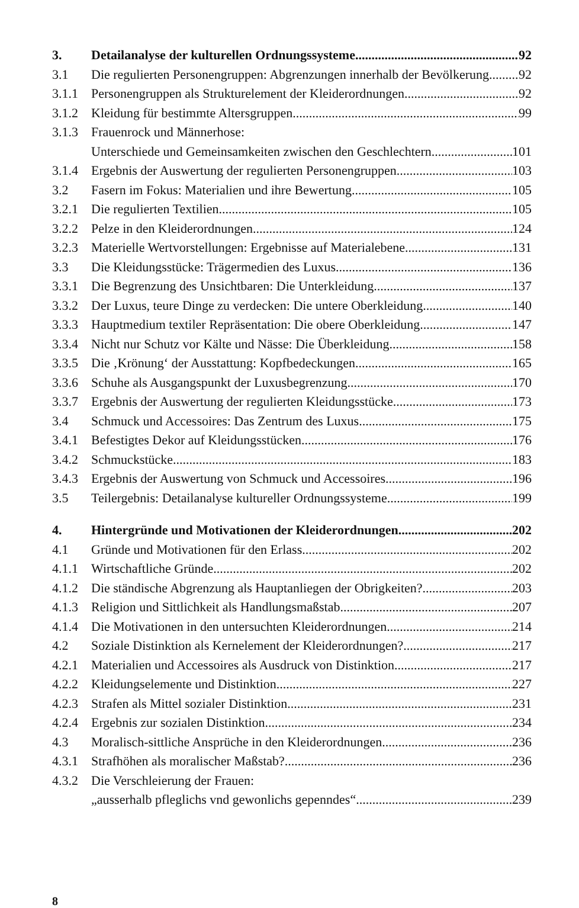3. Detailanalyse der kulturellen Ordnungssysteme 92
3.1 Die regulierten Personengruppen: Abgrenzungen innerhalb der Bevölkerung 92
3.1.1 Personengruppen als Strukturelement der Kleiderordnungen 92
3.1.2 Kleidung für bestimmte Altersgruppen 99
3.1.3 Frauenrock und Männerhose:
Unterschiede und Gemeinsamkeiten zwischen den Geschlechtern 101
3.1.4 Ergebnis der Auswertung der regulierten Personengruppen 103
3.2 Fasern im Fokus: Materialien und ihre Bewertung 105
3.2.1 Die regulierten Textilien 105
3.2.2 Pelze in den Kleiderordnungen 124
3.2.3 Materielle Wertvorstellungen: Ergebnisse auf Materialebene 131
3.3 Die Kleidungsstücke: Trägermedien des Luxus 136
3.3.1 Die Begrenzung des Unsichtbaren: Die Unterkleidung 137
3.3.2 Der Luxus, teure Dinge zu verdecken: Die untere Oberkleidung 140
3.3.3 Hauptmedium textiler Repräsentation: Die obere Oberkleidung 147
3.3.4 Nicht nur Schutz vor Kälte und Nässe: Die Überkleidung 158
3.3.5 Die ‚Krönung‘ der Ausstattung: Kopfbedeckungen 165
3.3.6 Schuhe als Ausgangspunkt der Luxusbegrenzung 170
3.3.7 Ergebnis der Auswertung der regulierten Kleidungsstücke 173
3.4 Schmuck und Accessoires: Das Zentrum des Luxus 175
3.4.1 Befestigtes Dekor auf Kleidungsstücken 176
3.4.2 Schmuckstücke 183
3.4.3 Ergebnis der Auswertung von Schmuck und Accessoires 196
3.5 Teilergebnis: Detailanalyse kultureller Ordnungssysteme 199
4. Hintergründe und Motivationen der Kleiderordnungen 202
4.1 Gründe und Motivationen für den Erlass 202
4.1.1 Wirtschaftliche Gründe 202
4.1.2 Die ständische Abgrenzung als Hauptanliegen der Obrigkeiten? 203
4.1.3 Religion und Sittlichkeit als Handlungsmaßstab 207
4.1.4 Die Motivationen in den untersuchten Kleiderordnungen 214
4.2 Soziale Distinktion als Kernelement der Kleiderordnungen? 217
4.2.1 Materialien und Accessoires als Ausdruck von Distinktion 217
4.2.2 Kleidungselemente und Distinktion 227
4.2.3 Strafen als Mittel sozialer Distinktion 231
4.2.4 Ergebnis zur sozialen Distinktion 234
4.3 Moralisch-sittliche Ansprüche in den Kleiderordnungen 236
4.3.1 Strafhöhen als moralischer Maßstab? 236
4.3.2 Die Verschleierung der Frauen:
„ausserhalb pfleglichs vnd gewonlichs gepenndes“ 239
8